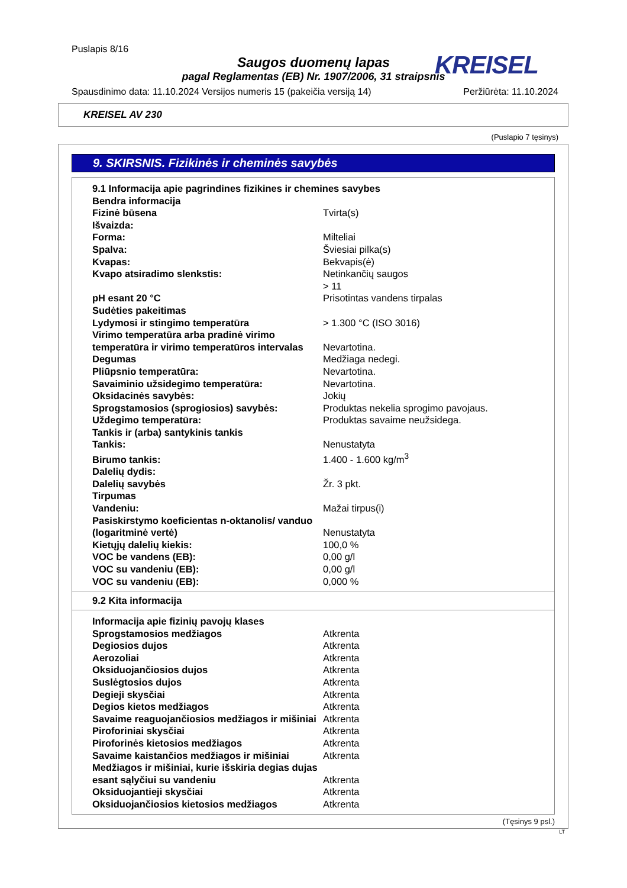Puslapis 8/16
Saugos duomenų lapas
KREISEL
pagal Reglamentas (EB) Nr. 1907/2006, 31 straipsnis
Spausdinimo data: 11.10.2024 Versijos numeris 15 (pakeičia versiją 14) Peržiūrėta: 11.10.2024
KREISEL AV 230
(Puslapio 7 tęsinys)
9. SKIRSNIS. Fizikinės ir cheminės savybės
| 9.1 Informacija apie pagrindines fizikines ir chemines savybes | |
| Bendra informacija | |
| Fizinė būsena | Tvirta(s) |
| Išvaizda: | |
| Forma: | Milteliai |
| Spalva: | Šviesiai pilka(s) |
| Kvapas: | Bekvapis(ė) |
| Kvapo atsiradimo slenkstis: | Netinkančių saugos |
| pH esant 20 °C | > 11 Prisotintas vandens tirpalas |
| Sudėties pakeitimas | |
| Lydymosi ir stingimo temperatūra | > 1.300 °C (ISO 3016) |
| Virimo temperatūra arba pradinė virimo temperatūra ir virimo temperatūros intervalas | Nevartotina. |
| Degumas | Medžiaga nedegi. |
| Pliūpsnio temperatūra: | Nevartotina. |
| Savaiminio užsidegimo temperatūra: | Nevartotina. |
| Oksidacinės savybės: | Jokių |
| Sprogstamosios (sprogiosios) savybės: | Produktas nekelia sprogimo pavojaus. |
| Uždegimo temperatūra: | Produktas savaime neužsidega. |
| Tankis ir (arba) santykinis tankis | |
| Tankis: | Nenustatyta |
| Birumo tankis: | 1.400 - 1.600 kg/m<sup>3</sup> |
| Dalelių dydis: | |
| Dalelių savybės | Žr. 3 pkt. |
| Tirpumas | |
| Vandeniu: | Mažai tirpus(i) |
| Pasiskirstymo koeficientas n-oktanolis/ vanduo (logaritminė vertė) | Nenustatyta |
| Kietųjų dalelių kiekis: | 100,0 % |
| VOC be vandens (EB): | 0,00 g/l |
| VOC su vandeniu (EB): | 0,00 g/l |
| VOC su vandeniu (EB): | 0,000 % |
9.2 Kita informacija
| Informacija apie fizinių pavojų klases | |
| Sprogstamosios medžiagos | Atkrenta |
| Degiosios dujos | Atkrenta |
| Aerozoliai | Atkrenta |
| Oksiduojančiosios dujos | Atkrenta |
| Suslėgtosios dujos | Atkrenta |
| Degieji skysčiai | Atkrenta |
| Degios kietos medžiagos | Atkrenta |
| Savaime reaguojančiosios medžiagos ir mišiniai | Atkrenta |
| Piroforiniai skysčiai | Atkrenta |
| Piroforinės kietosios medžiagos | Atkrenta |
| Savaime kaistančios medžiagos ir mišiniai | Atkrenta |
| Medžiagos ir mišiniai, kurie išskiria degias dujas esant sąlyčiui su vandeniu | Atkrenta |
| Oksiduojantieji skysčiai | Atkrenta |
| Oksiduojančiosios kietosios medžiagos | Atkrenta |
(Tęsinys 9 psl.)
LT